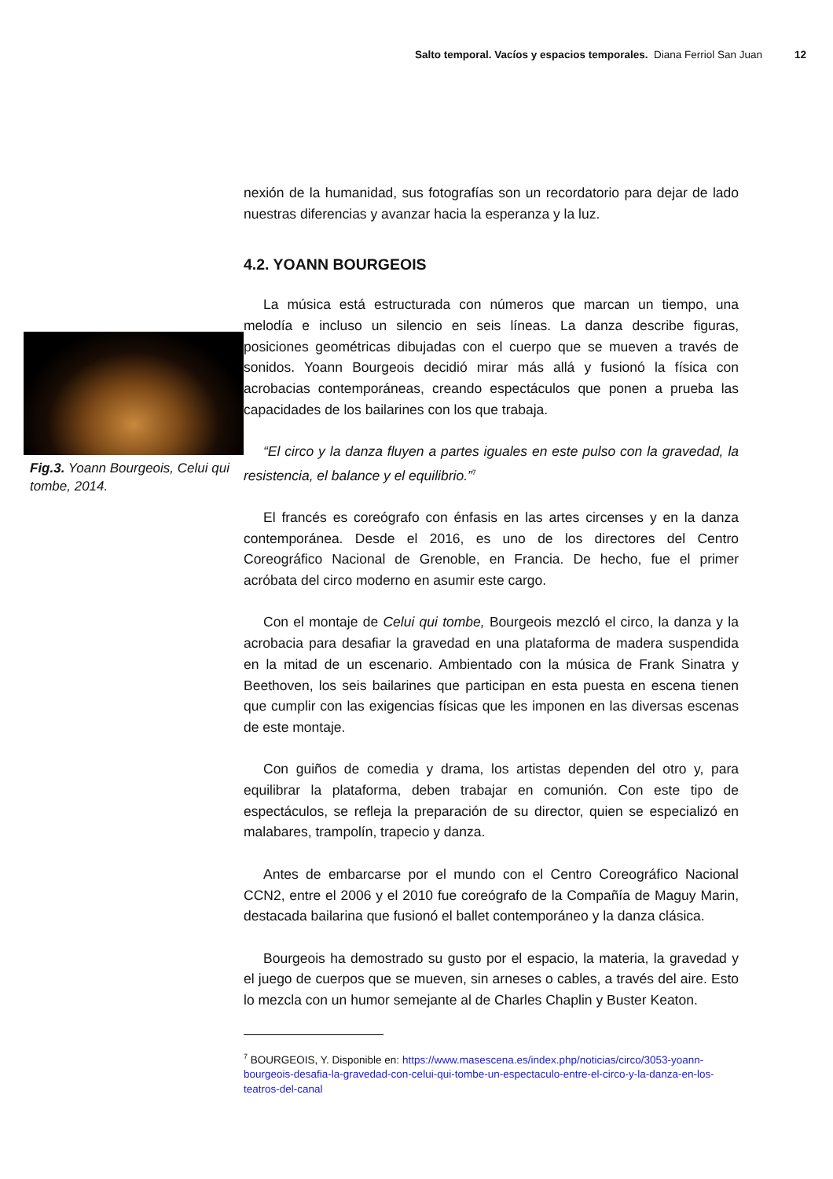Salto temporal. Vacíos y espacios temporales. Diana Ferriol San Juan 12
Fig.3. Yoann Bourgeois, Celui qui tombe, 2014.
nexión de la humanidad, sus fotografías son un recordatorio para dejar de lado nuestras diferencias y avanzar hacia la esperanza y la luz.
4.2. YOANN BOURGEOIS
La música está estructurada con números que marcan un tiempo, una melodía e incluso un silencio en seis líneas. La danza describe figuras, posiciones geométricas dibujadas con el cuerpo que se mueven a través de sonidos. Yoann Bourgeois decidió mirar más allá y fusionó la física con acrobacias contemporáneas, creando espectáculos que ponen a prueba las capacidades de los bailarines con los que trabaja.
“El circo y la danza fluyen a partes iguales en este pulso con la gravedad, la resistencia, el balance y el equilibrio.”<sup>7</sup>
El francés es coreógrafo con énfasis en las artes circenses y en la danza contemporánea. Desde el 2016, es uno de los directores del Centro Coreográfico Nacional de Grenoble, en Francia. De hecho, fue el primer acróbata del circo moderno en asumir este cargo.
Con el montaje de Celui qui tombe, Bourgeois mezcló el circo, la danza y la acrobacia para desafiar la gravedad en una plataforma de madera suspendida en la mitad de un escenario. Ambientado con la música de Frank Sinatra y Beethoven, los seis bailarines que participan en esta puesta en escena tienen que cumplir con las exigencias físicas que les imponen en las diversas escenas de este montaje.
Con guiños de comedia y drama, los artistas dependen del otro y, para equilibrar la plataforma, deben trabajar en comunión. Con este tipo de espectáculos, se refleja la preparación de su director, quien se especializó en malabares, trampolín, trapecio y danza.
Antes de embarcarse por el mundo con el Centro Coreográfico Nacional CCN2, entre el 2006 y el 2010 fue coreógrafo de la Compañía de Maguy Marin, destacada bailarina que fusionó el ballet contemporáneo y la danza clásica.
Bourgeois ha demostrado su gusto por el espacio, la materia, la gravedad y el juego de cuerpos que se mueven, sin arneses o cables, a través del aire. Esto lo mezcla con un humor semejante al de Charles Chaplin y Buster Keaton.
<sup>7</sup> BOURGEOIS, Y. Disponible en: https://www.masescena.es/index.php/noticias/circo/3053-yoann-bourgeois-desafia-la-gravedad-con-celui-qui-tombe-un-espectaculo-entre-el-circo-y-la-danza-en-los-teatros-del-canal